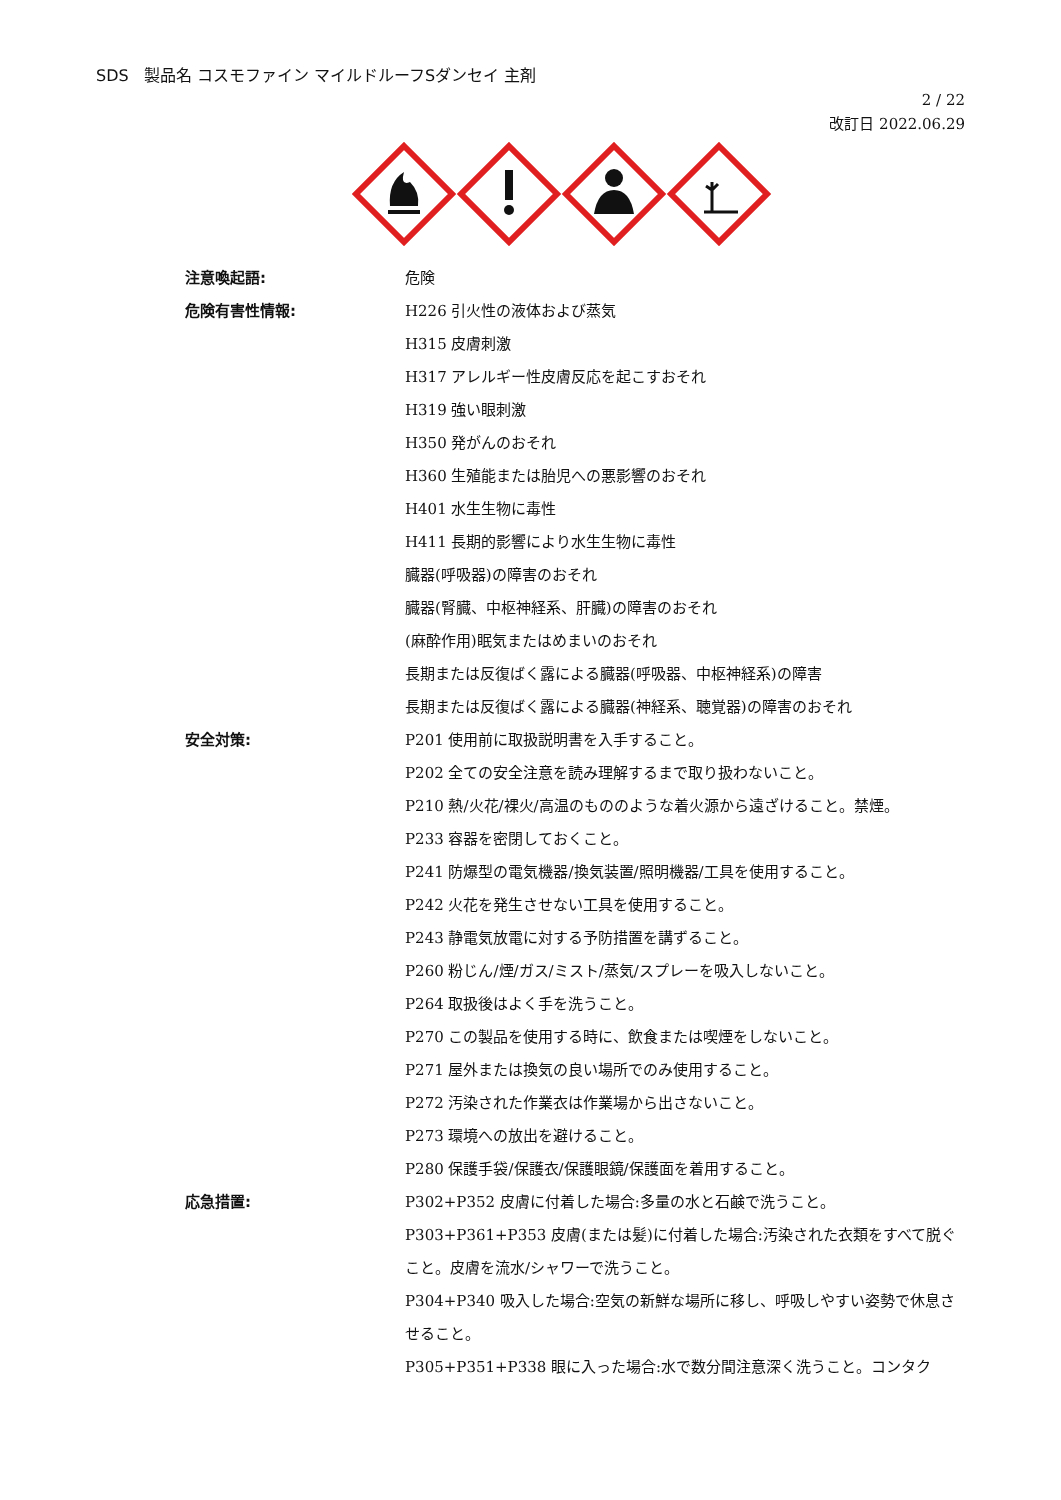SDS 製品名 コスモファイン マイルドルーフSダンセイ 主剤
2 / 22
改訂日 2022.06.29
注意喚起語: 危険
危険有害性情報: H226 引火性の液体および蒸気
H315 皮膚刺激
H317 アレルギー性皮膚反応を起こすおそれ
H319 強い眼刺激
H350 発がんのおそれ
H360 生殖能または胎児への悪影響のおそれ
H401 水生生物に毒性
H411 長期的影響により水生生物に毒性
臓器(呼吸器)の障害のおそれ
臓器(腎臓、中枢神経系、肝臓)の障害のおそれ
(麻酔作用)眠気またはめまいのおそれ
長期または反復ばく露による臓器(呼吸器、中枢神経系)の障害
長期または反復ばく露による臓器(神経系、聴覚器)の障害のおそれ
安全対策: P201 使用前に取扱説明書を入手すること。
P202 全ての安全注意を読み理解するまで取り扱わないこと。
P210 熱/火花/裸火/高温のもののような着火源から遠ざけること。禁煙。
P233 容器を密閉しておくこと。
P241 防爆型の電気機器/換気装置/照明機器/工具を使用すること。
P242 火花を発生させない工具を使用すること。
P243 静電気放電に対する予防措置を講ずること。
P260 粉じん/煙/ガス/ミスト/蒸気/スプレーを吸入しないこと。
P264 取扱後はよく手を洗うこと。
P270 この製品を使用する時に、飲食または喫煙をしないこと。
P271 屋外または換気の良い場所でのみ使用すること。
P272 汚染された作業衣は作業場から出さないこと。
P273 環境への放出を避けること。
P280 保護手袋/保護衣/保護眼鏡/保護面を着用すること。
応急措置: P302+P352 皮膚に付着した場合:多量の水と石鹸で洗うこと。
P303+P361+P353 皮膚(または髪)に付着した場合:汚染された衣類をすべて脱ぐこと。皮膚を流水/シャワーで洗うこと。
P304+P340 吸入した場合:空気の新鮮な場所に移し、呼吸しやすい姿勢で休息させること。
P305+P351+P338 眼に入った場合:水で数分間注意深く洗うこと。コンタク